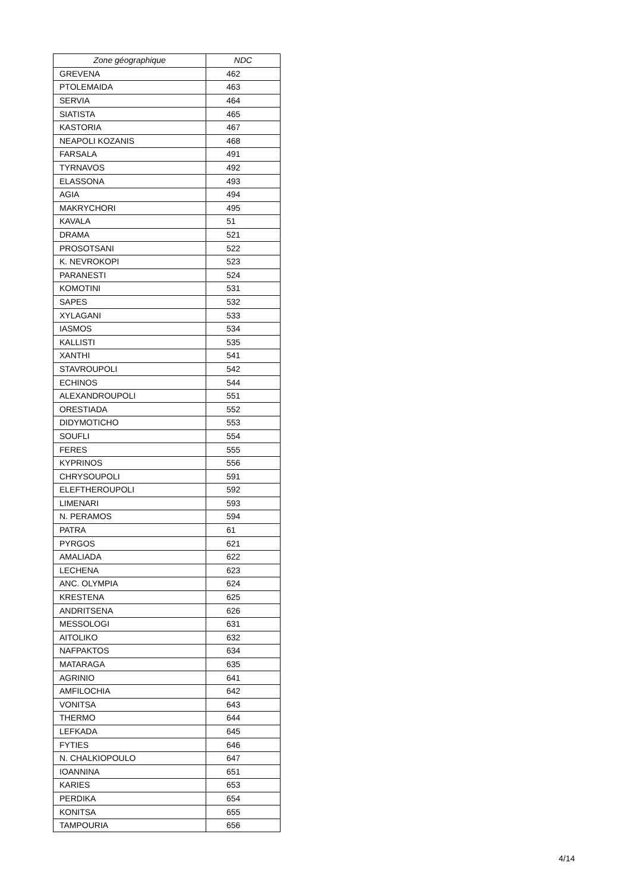| Zone géographique | NDC |
| --- | --- |
| GREVENA | 462 |
| PTOLEMAIDA | 463 |
| SERVIA | 464 |
| SIATISTA | 465 |
| KASTORIA | 467 |
| NEAPOLI KOZANIS | 468 |
| FARSALA | 491 |
| TYRNAVOS | 492 |
| ELASSONA | 493 |
| AGIA | 494 |
| MAKRYCHORI | 495 |
| KAVALA | 51 |
| DRAMA | 521 |
| PROSOTSANI | 522 |
| K. NEVROKOPI | 523 |
| PARANESTI | 524 |
| KOMOTINI | 531 |
| SAPES | 532 |
| XYLAGANI | 533 |
| IASMOS | 534 |
| KALLISTI | 535 |
| XANTHI | 541 |
| STAVROUPOLI | 542 |
| ECHINOS | 544 |
| ALEXANDROUPOLI | 551 |
| ORESTIADA | 552 |
| DIDYMOTICHO | 553 |
| SOUFLI | 554 |
| FERES | 555 |
| KYPRINOS | 556 |
| CHRYSOUPOLI | 591 |
| ELEFTHEROUPOLI | 592 |
| LIMENARI | 593 |
| N. PERAMOS | 594 |
| PATRA | 61 |
| PYRGOS | 621 |
| AMALIADA | 622 |
| LECHENA | 623 |
| ANC. OLYMPIA | 624 |
| KRESTENA | 625 |
| ANDRITSENA | 626 |
| MESSOLOGI | 631 |
| AITOLIKO | 632 |
| NAFPAKTOS | 634 |
| MATARAGA | 635 |
| AGRINIO | 641 |
| AMFILOCHIA | 642 |
| VONITSA | 643 |
| THERMO | 644 |
| LEFKADA | 645 |
| FYTIES | 646 |
| N. CHALKIOPOULO | 647 |
| IOANNINA | 651 |
| KARIES | 653 |
| PERDIKA | 654 |
| KONITSA | 655 |
| TAMPOURIA | 656 |
4/14